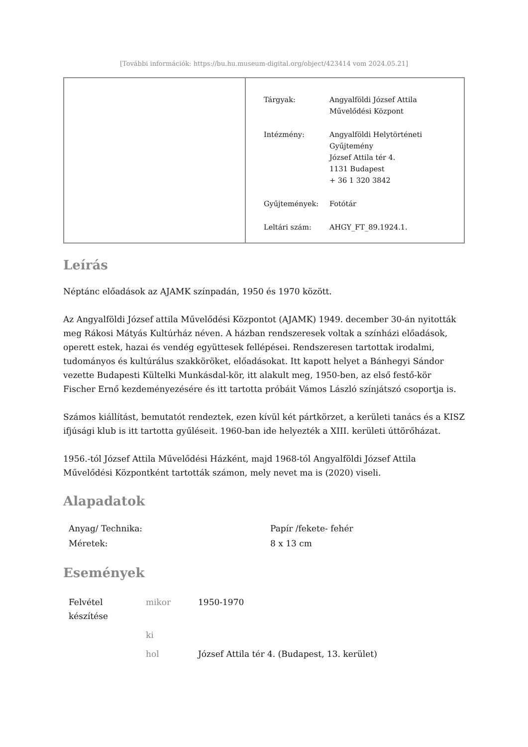[További információk: https://bu.hu.museum-digital.org/object/423414 vom 2024.05.21]
| Tárgyak: | Angyalföldi József Attila Művelődési Központ |
| Intézmény: | Angyalföldi Helytörténeti Gyűjtemény József Attila tér 4. 1131 Budapest + 36 1 320 3842 |
| Gyűjtemények: | Fotótár |
| Leltári szám: | AHGY_FT_89.1924.1. |
Leírás
Néptánc előadások az AJAMK színpadán, 1950 és 1970 között.
Az Angyalföldi József attila Művelődési Központot (AJAMK) 1949. december 30-án nyitották meg Rákosi Mátyás Kultúrház néven. A házban rendszeresek voltak a színházi előadások, operett estek, hazai és vendég együttesek fellépései. Rendszeresen tartottak irodalmi, tudományos és kultúrálus szakköröket, előadásokat. Itt kapott helyet a Bánhegyi Sándor vezette Budapesti Kültelki Munkásdal-kör, itt alakult meg, 1950-ben, az első festő-kör Fischer Ernő kezdeményezésére és itt tartotta próbáit Vámos László színjátszó csoportja is.
Számos kiállítást, bemutatót rendeztek, ezen kívül két pártkörzet, a kerületi tanács és a KISZ ifjúsági klub is itt tartotta gyűléseit. 1960-ban ide helyezték a XIII. kerületi úttörőházat.
1956.-tól József Attila Művelődési Házként, majd 1968-tól Angyalföldi József Attila Művelődési Központként tartották számon, mely nevet ma is (2020) viseli.
Alapadatok
| Anyag/ Technika: | Papír /fekete- fehér |
| Méretek: | 8 x 13 cm |
Események
| Felvétel készítése | mikor | 1950-1970 |
| | ki | |
| | hol | József Attila tér 4. (Budapest, 13. kerület) |